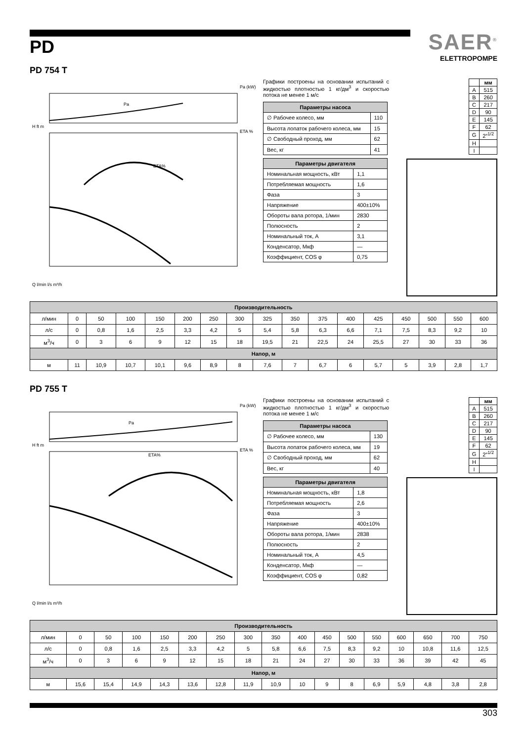PD
SAER<sup>®</sup>
ELETTROPOMPE
PD 754 T
Pa (kW)
ETA %
H ft m
Q l/min l/s m³/h
ETA%
Pa
Графики построены на основании испытаний с жидкостью плотностью 1 кг/дм<sup>3</sup> и скоростью потока не менее 1 м/с
| Параметры насоса | |
| --- | --- |
| ∅ Рабочее колесо, мм | 110 |
| Высота лопаток рабочего колеса, мм | 15 |
| ∅ Свободный проход, мм | 62 |
| Вес, кг | 41 |
| Параметры двигателя | |
| --- | --- |
| Номинальная мощность, кВт | 1,1 |
| Потребляемая мощность | 1,6 |
| Фаза | 3 |
| Напряжение | 400±10% |
| Обороты вала ротора, 1/мин | 2830 |
| Полюсность | 2 |
| Номинальный ток, А | 3,1 |
| Конденсатор, Мкф | — |
| Коэффициент, COS φ | 0,75 |
| | мм |
| --- | --- |
| A | 515 |
| B | 260 |
| C | 217 |
| D | 90 |
| E | 145 |
| F | 62 |
| G | 2″<sup>1/2</sup> |
| H | |
| I | |
| Производительность | | | | | | | | | | | | | | | | |
| --- | --- | --- | --- | --- | --- | --- | --- | --- | --- | --- | --- | --- | --- | --- | --- | --- |
| л/мин | 0 | 50 | 100 | 150 | 200 | 250 | 300 | 325 | 350 | 375 | 400 | 425 | 450 | 500 | 550 | 600 |
| л/с | 0 | 0,8 | 1,6 | 2,5 | 3,3 | 4,2 | 5 | 5,4 | 5,8 | 6,3 | 6,6 | 7,1 | 7,5 | 8,3 | 9,2 | 10 |
| м<sup>3</sup>/ч | 0 | 3 | 6 | 9 | 12 | 15 | 18 | 19,5 | 21 | 22,5 | 24 | 25,5 | 27 | 30 | 33 | 36 |
| Напор, м | | | | | | | | | | | | | | | | |
| м | 11 | 10,9 | 10,7 | 10,1 | 9,6 | 8,9 | 8 | 7,6 | 7 | 6,7 | 6 | 5,7 | 5 | 3,9 | 2,8 | 1,7 |
PD 755 T
Pa (kW)
ETA %
H ft m
Q l/min l/s m³/h
ETA%
Pa
Графики построены на основании испытаний с жидкостью плотностью 1 кг/дм<sup>3</sup> и скоростью потока не менее 1 м/с
| Параметры насоса | |
| --- | --- |
| ∅ Рабочее колесо, мм | 130 |
| Высота лопаток рабочего колеса, мм | 19 |
| ∅ Свободный проход, мм | 62 |
| Вес, кг | 40 |
| Параметры двигателя | |
| --- | --- |
| Номинальная мощность, кВт | 1,8 |
| Потребляемая мощность | 2,6 |
| Фаза | 3 |
| Напряжение | 400±10% |
| Обороты вала ротора, 1/мин | 2838 |
| Полюсность | 2 |
| Номинальный ток, А | 4,5 |
| Конденсатор, Мкф | — |
| Коэффициент, COS φ | 0,82 |
| | мм |
| --- | --- |
| A | 515 |
| B | 260 |
| C | 217 |
| D | 90 |
| E | 145 |
| F | 62 |
| G | 2″<sup>1/2</sup> |
| H | |
| I | |
| Производительность | | | | | | | | | | | | | | | | |
| --- | --- | --- | --- | --- | --- | --- | --- | --- | --- | --- | --- | --- | --- | --- | --- | --- |
| л/мин | 0 | 50 | 100 | 150 | 200 | 250 | 300 | 350 | 400 | 450 | 500 | 550 | 600 | 650 | 700 | 750 |
| л/с | 0 | 0,8 | 1,6 | 2,5 | 3,3 | 4,2 | 5 | 5,8 | 6,6 | 7,5 | 8,3 | 9,2 | 10 | 10,8 | 11,6 | 12,5 |
| м<sup>3</sup>/ч | 0 | 3 | 6 | 9 | 12 | 15 | 18 | 21 | 24 | 27 | 30 | 33 | 36 | 39 | 42 | 45 |
| Напор, м | | | | | | | | | | | | | | | | |
| м | 15,6 | 15,4 | 14,9 | 14,3 | 13,6 | 12,8 | 11,9 | 10,9 | 10 | 9 | 8 | 6,9 | 5,9 | 4,8 | 3,8 | 2,8 |
303